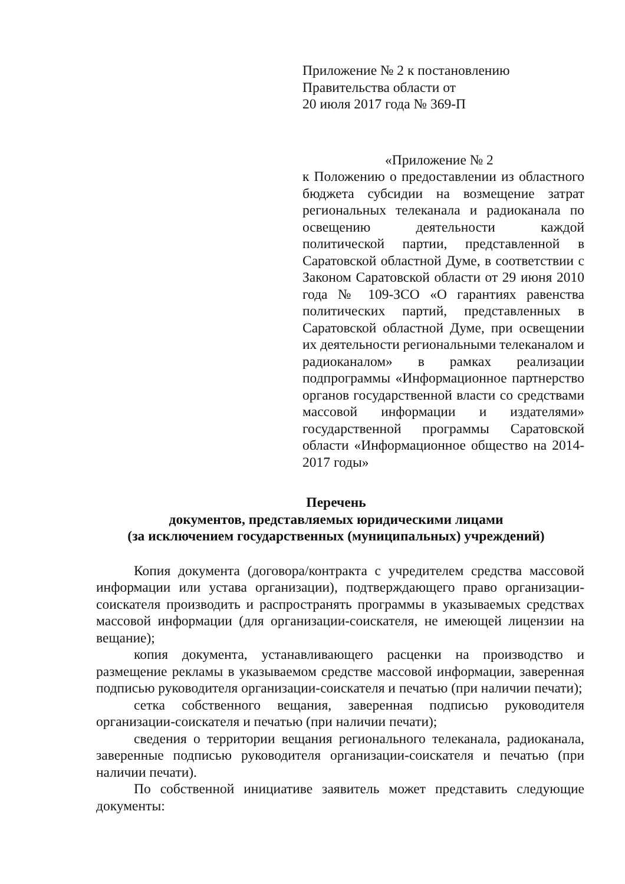Приложение № 2 к постановлению
Правительства области от
20 июля 2017 года № 369-П
«Приложение № 2
к Положению о предоставлении из областного бюджета субсидии на возмещение затрат региональных телеканала и радиоканала по освещению деятельности каждой политической партии, представленной в Саратовской областной Думе, в соответствии с Законом Саратовской области от 29 июня 2010 года № 109-ЗСО «О гарантиях равенства политических партий, представленных в Саратовской областной Думе, при освещении их деятельности региональными телеканалом и радиоканалом» в рамках реализации подпрограммы «Информационное партнерство органов государственной власти со средствами массовой информации и издателями» государственной программы Саратовской области «Информационное общество на 2014-2017 годы»
Перечень
документов, представляемых юридическими лицами
(за исключением государственных (муниципальных) учреждений)
Копия документа (договора/контракта с учредителем средства массовой информации или устава организации), подтверждающего право организации-соискателя производить и распространять программы в указываемых средствах массовой информации (для организации-соискателя, не имеющей лицензии на вещание);
копия документа, устанавливающего расценки на производство и размещение рекламы в указываемом средстве массовой информации, заверенная подписью руководителя организации-соискателя и печатью (при наличии печати);
сетка собственного вещания, заверенная подписью руководителя организации-соискателя и печатью (при наличии печати);
сведения о территории вещания регионального телеканала, радиоканала, заверенные подписью руководителя организации-соискателя и печатью (при наличии печати).
По собственной инициативе заявитель может представить следующие документы: